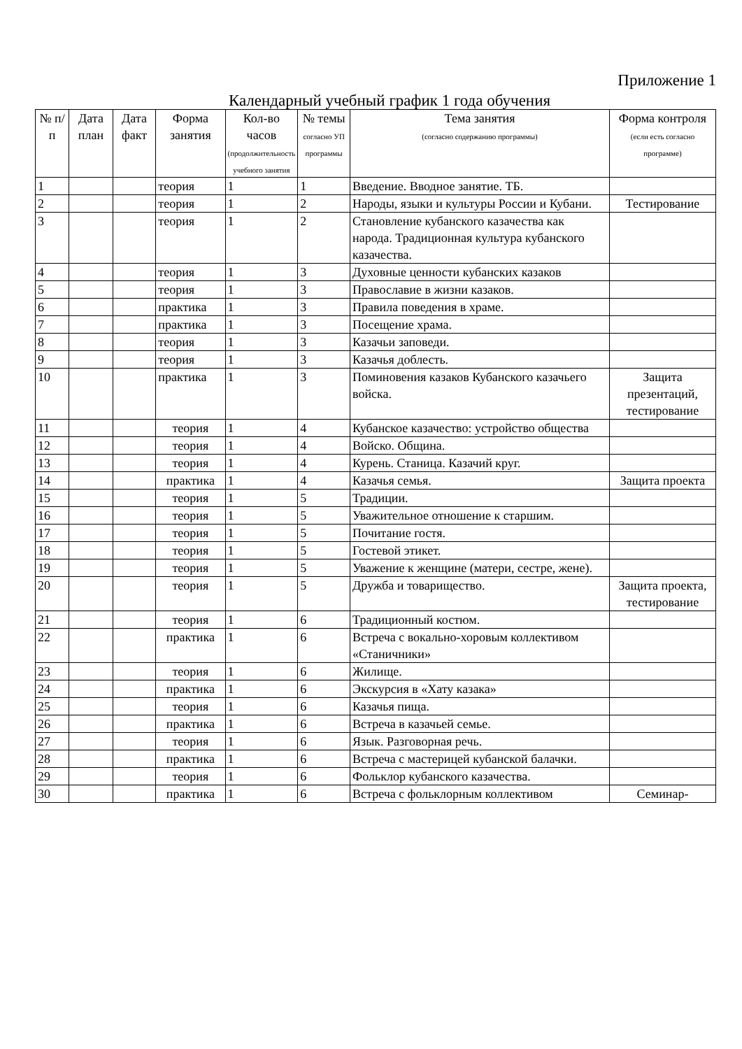Приложение 1
Календарный учебный график 1 года обучения
| № п/п | Дата план | Дата факт | Форма занятия | Кол-во часов (продолжительность учебного занятия | № темы согласно УП программы | Тема занятия (согласно содержанию программы) | Форма контроля (если есть согласно программе) |
| --- | --- | --- | --- | --- | --- | --- | --- |
| 1 | | | теория | 1 | 1 | Введение. Вводное занятие. ТБ. | |
| 2 | | | теория | 1 | 2 | Народы, языки и культуры России и Кубани. | Тестирование |
| 3 | | | теория | 1 | 2 | Становление кубанского казачества как народа. Традиционная культура кубанского казачества. | |
| 4 | | | теория | 1 | 3 | Духовные ценности кубанских казаков | |
| 5 | | | теория | 1 | 3 | Православие в жизни казаков. | |
| 6 | | | практика | 1 | 3 | Правила поведения в храме. | |
| 7 | | | практика | 1 | 3 | Посещение храма. | |
| 8 | | | теория | 1 | 3 | Казачьи заповеди. | |
| 9 | | | теория | 1 | 3 | Казачья доблесть. | |
| 10 | | | практика | 1 | 3 | Поминовения казаков Кубанского казачьего войска. | Защита презентаций, тестирование |
| 11 | | | теория | 1 | 4 | Кубанское казачество: устройство общества | |
| 12 | | | теория | 1 | 4 | Войско. Община. | |
| 13 | | | теория | 1 | 4 | Курень. Станица. Казачий круг. | |
| 14 | | | практика | 1 | 4 | Казачья семья. | Защита проекта |
| 15 | | | теория | 1 | 5 | Традиции. | |
| 16 | | | теория | 1 | 5 | Уважительное отношение к старшим. | |
| 17 | | | теория | 1 | 5 | Почитание гостя. | |
| 18 | | | теория | 1 | 5 | Гостевой этикет. | |
| 19 | | | теория | 1 | 5 | Уважение к женщине (матери, сестре, жене). | |
| 20 | | | теория | 1 | 5 | Дружба и товарищество. | Защита проекта, тестирование |
| 21 | | | теория | 1 | 6 | Традиционный костюм. | |
| 22 | | | практика | 1 | 6 | Встреча с вокально-хоровым коллективом «Станичники» | |
| 23 | | | теория | 1 | 6 | Жилище. | |
| 24 | | | практика | 1 | 6 | Экскурсия в «Хату казака» | |
| 25 | | | теория | 1 | 6 | Казачья пища. | |
| 26 | | | практика | 1 | 6 | Встреча в казачьей семье. | |
| 27 | | | теория | 1 | 6 | Язык. Разговорная речь. | |
| 28 | | | практика | 1 | 6 | Встреча с мастерицей кубанской балачки. | |
| 29 | | | теория | 1 | 6 | Фольклор кубанского казачества. | |
| 30 | | | практика | 1 | 6 | Встреча с фольклорным коллективом | Семинар- |